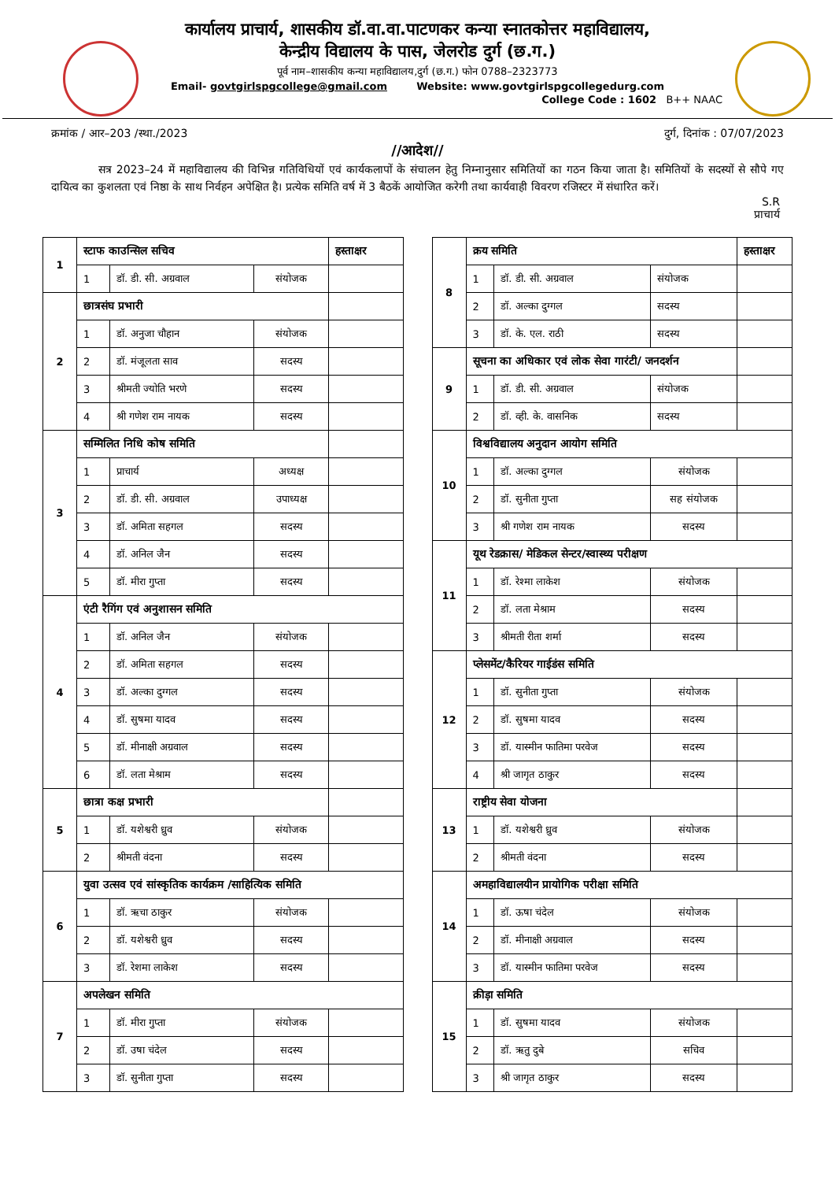कार्यालय प्राचार्य, शासकीय डॉ.वा.वा.पाटणकर कन्या स्नातकोत्तर महाविद्यालय,
केन्द्रीय विद्यालय के पास, जेलरोड दुर्ग (छ.ग.)
पूर्व नाम–शासकीय कन्या महाविद्यालय,दुर्ग (छ.ग.) फोन 0788–2323773
Email- govtgirlspgcollege@gmail.com Website: www.govtgirlspgcollegedurg.com
College Code : 1602 B++ NAAC
क्रमांक / आर–203 /स्था./2023 दुर्ग, दिनांक : 07/07/2023
//आदेश//
सत्र 2023–24 में महाविद्यालय की विभिन्न गतिविधियों एवं कार्यकलापों के संचालन हेतु निम्नानुसार समितियों का गठन किया जाता है। समितियों के सदस्यों से सौपे गए दायित्व का कुशलता एवं निष्ठा के साथ निर्वहन अपेक्षित है। प्रत्येक समिति वर्ष में 3 बैठकें आयोजित करेगी तथा कार्यवाही विवरण रजिस्टर में संधारित करें।
S.R
प्राचार्य
| 1 | स्टाफ काउन्सिल सचिव | | | हस्ताक्षर |
| | 1 | डॉ. डी. सी. अग्रवाल | संयोजक | |
| 2 | छात्रसंघ प्रभारी | | | |
| | 1 | डॉ. अनुजा चौहान | संयोजक | |
| | 2 | डॉ. मंजूलता साव | सदस्य | |
| | 3 | श्रीमती ज्योति भरणे | सदस्य | |
| | 4 | श्री गणेश राम नायक | सदस्य | |
| 3 | सम्मिलित निधि कोष समिति | | | |
| | 1 | प्राचार्य | अध्यक्ष | |
| | 2 | डॉ. डी. सी. अग्रवाल | उपाध्यक्ष | |
| | 3 | डॉ. अमिता सहगल | सदस्य | |
| | 4 | डॉ. अनिल जैन | सदस्य | |
| | 5 | डॉ. मीरा गुप्ता | सदस्य | |
| 4 | एंटी रैगिंग एवं अनुशासन समिति | | | |
| | 1 | डॉ. अनिल जैन | संयोजक | |
| | 2 | डॉ. अमिता सहगल | सदस्य | |
| | 3 | डॉ. अल्का दुग्गल | सदस्य | |
| | 4 | डॉ. सुषमा यादव | सदस्य | |
| | 5 | डॉ. मीनाक्षी अग्रवाल | सदस्य | |
| | 6 | डॉ. लता मेश्राम | सदस्य | |
| 5 | छात्रा कक्ष प्रभारी | | | |
| | 1 | डॉ. यशेश्वरी ध्रुव | संयोजक | |
| | 2 | श्रीमती वंदना | सदस्य | |
| 6 | युवा उत्सव एवं सांस्कृतिक कार्यक्रम /साहित्यिक समिति | | | |
| | 1 | डॉ. ऋचा ठाकुर | संयोजक | |
| | 2 | डॉ. यशेश्वरी ध्रुव | सदस्य | |
| | 3 | डॉ. रेशमा लाकेश | सदस्य | |
| 7 | अपलेखन समिति | | | |
| | 1 | डॉ. मीरा गुप्ता | संयोजक | |
| | 2 | डॉ. उषा चंदेल | सदस्य | |
| | 3 | डॉ. सुनीता गुप्ता | सदस्य | |
| 8 | क्रय समिति | | | हस्ताक्षर |
| | 1 | डॉ. डी. सी. अग्रवाल | संयोजक | |
| | 2 | डॉ. अल्का दुग्गल | सदस्य | |
| | 3 | डॉ. के. एल. राठी | सदस्य | |
| 9 | सूचना का अधिकार एवं लोक सेवा गारंटी/ जनदर्शन | | | |
| | 1 | डॉ. डी. सी. अग्रवाल | संयोजक | |
| | 2 | डॉ. व्ही. के. वासनिक | सदस्य | |
| 10 | विश्वविद्यालय अनुदान आयोग समिति | | | |
| | 1 | डॉ. अल्का दुग्गल | संयोजक | |
| | 2 | डॉ. सुनीता गुप्ता | सह संयोजक | |
| | 3 | श्री गणेश राम नायक | सदस्य | |
| 11 | यूथ रेडक्रास/ मेडिकल सेन्टर/स्वास्थ्य परीक्षण | | | |
| | 1 | डॉ. रेश्मा लाकेश | संयोजक | |
| | 2 | डॉ. लता मेश्राम | सदस्य | |
| | 3 | श्रीमती रीता शर्मा | सदस्य | |
| 12 | प्लेसमेंट/कैरियर गाईडंस समिति | | | |
| | 1 | डॉ. सुनीता गुप्ता | संयोजक | |
| | 2 | डॉ. सुषमा यादव | सदस्य | |
| | 3 | डॉ. यास्मीन फातिमा परवेज | सदस्य | |
| | 4 | श्री जागृत ठाकुर | सदस्य | |
| 13 | राष्ट्रीय सेवा योजना | | | |
| | 1 | डॉ. यशेश्वरी ध्रुव | संयोजक | |
| | 2 | श्रीमती वंदना | सदस्य | |
| 14 | अमहाविद्यालयीन प्रायोगिक परीक्षा समिति | | | |
| | 1 | डॉ. ऊषा चंदेल | संयोजक | |
| | 2 | डॉ. मीनाक्षी अग्रवाल | सदस्य | |
| | 3 | डॉ. यास्मीन फातिमा परवेज | सदस्य | |
| 15 | क्रीड़ा समिति | | | |
| | 1 | डॉ. सुषमा यादव | संयोजक | |
| | 2 | डॉ. ऋतु दुबे | सचिव | |
| | 3 | श्री जागृत ठाकुर | सदस्य | |